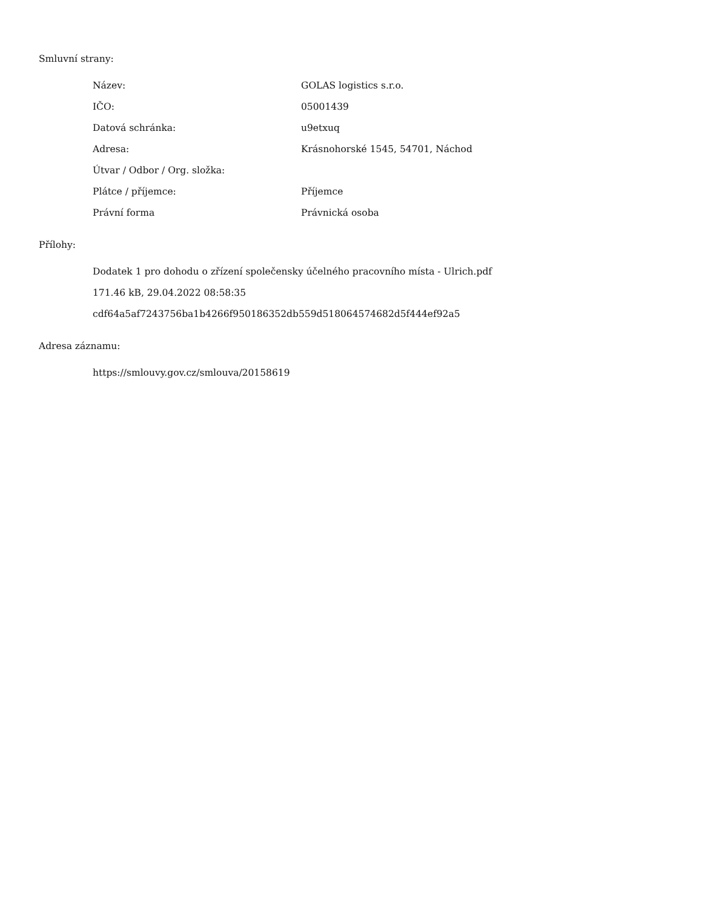Smluvní strany:
| Název: | GOLAS logistics s.r.o. |
| IČO: | 05001439 |
| Datová schránka: | u9etxuq |
| Adresa: | Krásnohorské 1545, 54701, Náchod |
| Útvar / Odbor / Org. složka: | |
| Plátce / příjemce: | Příjemce |
| Právní forma | Právnická osoba |
Přílohy:
Dodatek 1 pro dohodu o zřízení společensky účelného pracovního místa - Ulrich.pdf
171.46 kB, 29.04.2022 08:58:35
cdf64a5af7243756ba1b4266f950186352db559d518064574682d5f444ef92a5
Adresa záznamu:
https://smlouvy.gov.cz/smlouva/20158619